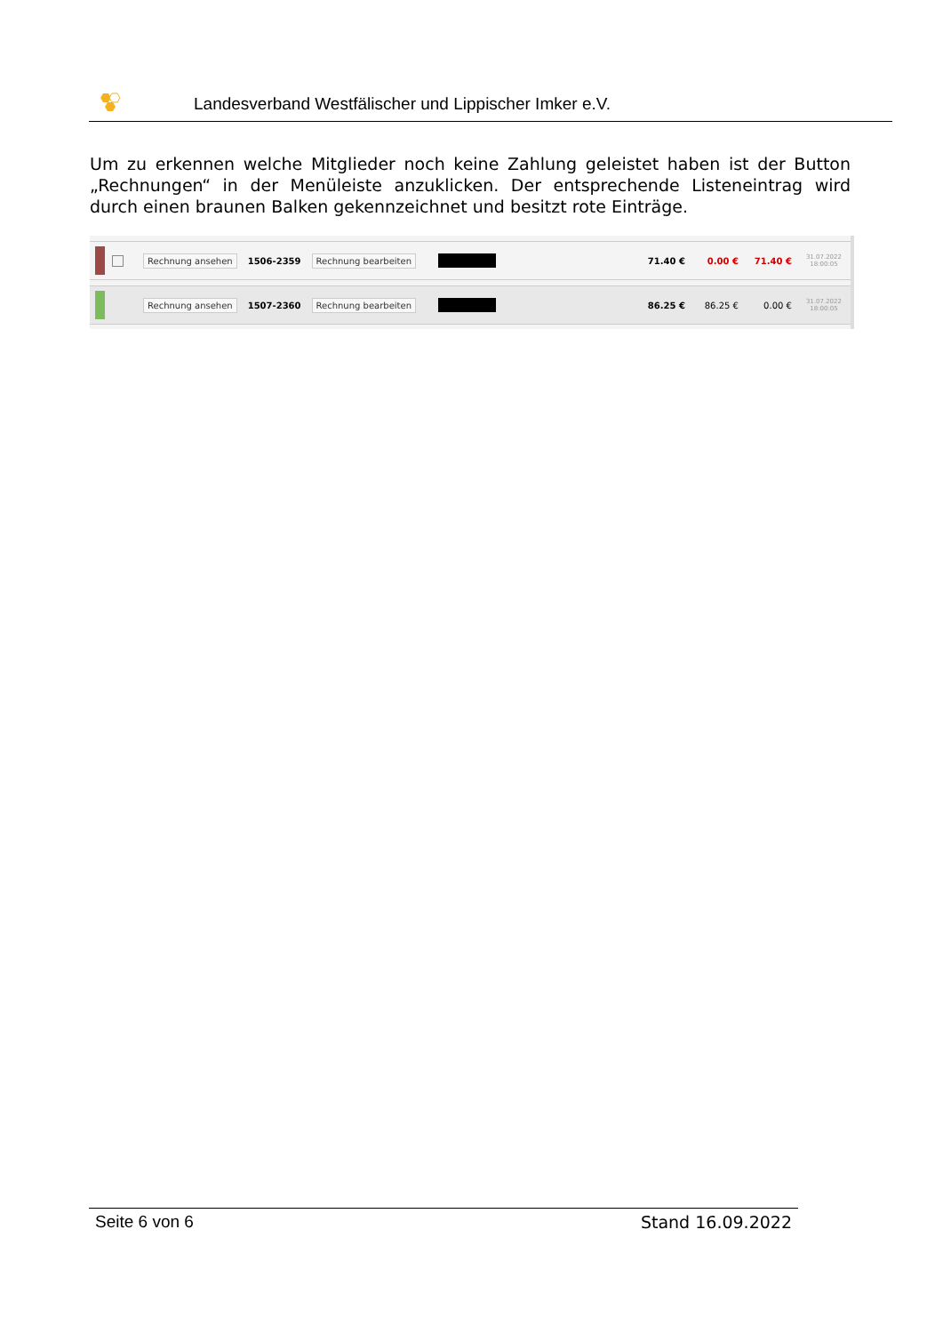Landesverband Westfälischer und Lippischer Imker e.V.
Um zu erkennen welche Mitglieder noch keine Zahlung geleistet haben ist der Button „Rechnungen“ in der Menüleiste anzuklicken. Der entsprechende Listeneintrag wird durch einen braunen Balken gekennzeichnet und besitzt rote Einträge.
Rechnung ansehen 1506-2359 Rechnung bearbeiten 71.40 € 0.00 € 71.40 € 31.07.2022
18:00:05
Rechnung ansehen 1507-2360 Rechnung bearbeiten 86.25 € 86.25 € 0.00 € 31.07.2022
18:00:05
Seite 6 von 6 Stand 16.09.2022